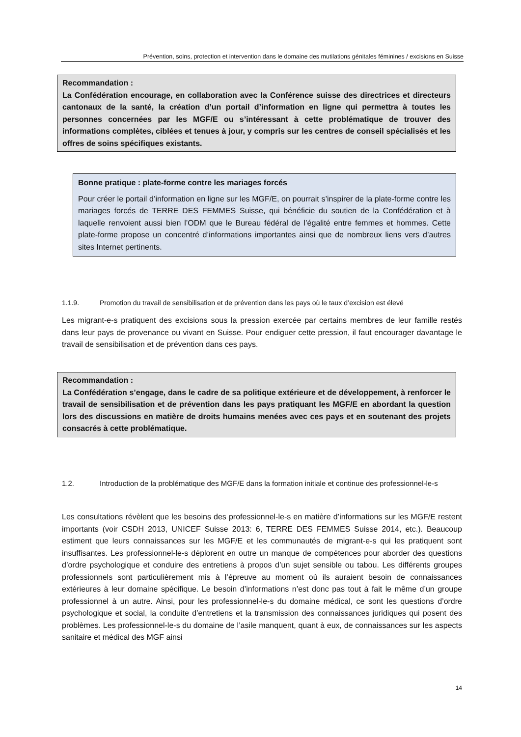Prévention, soins, protection et intervention dans le domaine des mutilations génitales féminines / excisions en Suisse
Recommandation :
La Confédération encourage, en collaboration avec la Conférence suisse des directrices et directeurs cantonaux de la santé, la création d’un portail d’information en ligne qui permettra à toutes les personnes concernées par les MGF/E ou s’intéressant à cette problématique de trouver des informations complètes, ciblées et tenues à jour, y compris sur les centres de conseil spécialisés et les offres de soins spécifiques existants.
Bonne pratique : plate-forme contre les mariages forcés
Pour créer le portail d’information en ligne sur les MGF/E, on pourrait s’inspirer de la plate-forme contre les mariages forcés de TERRE DES FEMMES Suisse, qui bénéficie du soutien de la Confédération et à laquelle renvoient aussi bien l’ODM que le Bureau fédéral de l’égalité entre femmes et hommes. Cette plate-forme propose un concentré d’informations importantes ainsi que de nombreux liens vers d’autres sites Internet pertinents.
1.1.9. Promotion du travail de sensibilisation et de prévention dans les pays où le taux d’excision est élevé
Les migrant-e-s pratiquent des excisions sous la pression exercée par certains membres de leur famille restés dans leur pays de provenance ou vivant en Suisse. Pour endiguer cette pression, il faut encourager davantage le travail de sensibilisation et de prévention dans ces pays.
Recommandation :
La Confédération s’engage, dans le cadre de sa politique extérieure et de développement, à renforcer le travail de sensibilisation et de prévention dans les pays pratiquant les MGF/E en abordant la question lors des discussions en matière de droits humains menées avec ces pays et en soutenant des projets consacrés à cette problématique.
1.2. Introduction de la problématique des MGF/E dans la formation initiale et continue des professionnel-le-s
Les consultations révèlent que les besoins des professionnel-le-s en matière d’informations sur les MGF/E restent importants (voir CSDH 2013, UNICEF Suisse 2013: 6, TERRE DES FEMMES Suisse 2014, etc.). Beaucoup estiment que leurs connaissances sur les MGF/E et les communautés de migrant-e-s qui les pratiquent sont insuffisantes. Les professionnel-le-s déplorent en outre un manque de compétences pour aborder des questions d’ordre psychologique et conduire des entretiens à propos d’un sujet sensible ou tabou. Les différents groupes professionnels sont particulièrement mis à l’épreuve au moment où ils auraient besoin de connaissances extérieures à leur domaine spécifique. Le besoin d’informations n’est donc pas tout à fait le même d’un groupe professionnel à un autre. Ainsi, pour les professionnel-le-s du domaine médical, ce sont les questions d’ordre psychologique et social, la conduite d’entretiens et la transmission des connaissances juridiques qui posent des problèmes. Les professionnel-le-s du domaine de l’asile manquent, quant à eux, de connaissances sur les aspects sanitaire et médical des MGF ainsi
14